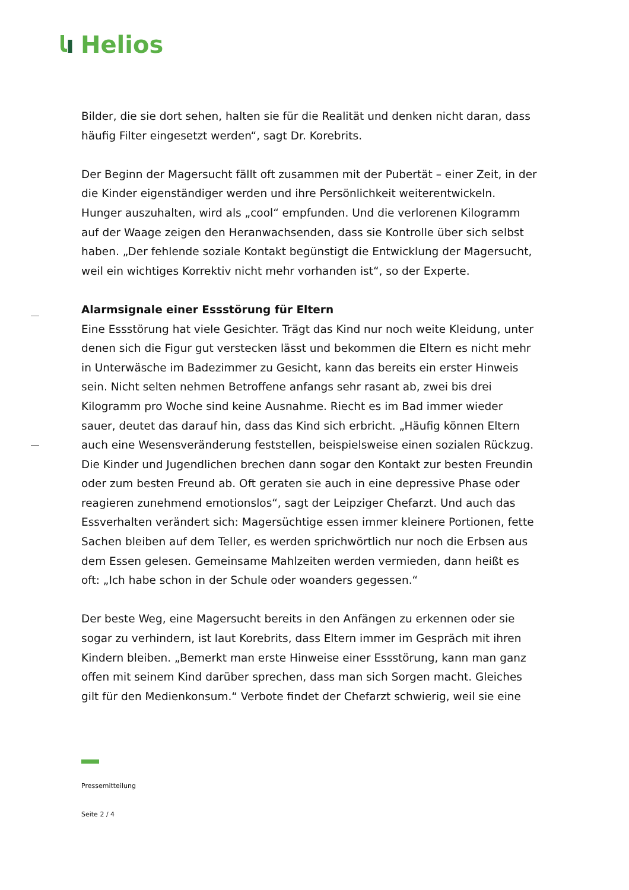Helios
Bilder, die sie dort sehen, halten sie für die Realität und denken nicht daran, dass häufig Filter eingesetzt werden“, sagt Dr. Korebrits.
Der Beginn der Magersucht fällt oft zusammen mit der Pubertät – einer Zeit, in der die Kinder eigenständiger werden und ihre Persönlichkeit weiterentwickeln. Hunger auszuhalten, wird als „cool“ empfunden. Und die verlorenen Kilogramm auf der Waage zeigen den Heranwachsenden, dass sie Kontrolle über sich selbst haben. „Der fehlende soziale Kontakt begünstigt die Entwicklung der Magersucht, weil ein wichtiges Korrektiv nicht mehr vorhanden ist“, so der Experte.
Alarmsignale einer Essstörung für Eltern
Eine Essstörung hat viele Gesichter. Trägt das Kind nur noch weite Kleidung, unter denen sich die Figur gut verstecken lässt und bekommen die Eltern es nicht mehr in Unterwäsche im Badezimmer zu Gesicht, kann das bereits ein erster Hinweis sein. Nicht selten nehmen Betroffene anfangs sehr rasant ab, zwei bis drei Kilogramm pro Woche sind keine Ausnahme. Riecht es im Bad immer wieder sauer, deutet das darauf hin, dass das Kind sich erbricht. „Häufig können Eltern auch eine Wesensveränderung feststellen, beispielsweise einen sozialen Rückzug. Die Kinder und Jugendlichen brechen dann sogar den Kontakt zur besten Freundin oder zum besten Freund ab. Oft geraten sie auch in eine depressive Phase oder reagieren zunehmend emotionslos“, sagt der Leipziger Chefarzt. Und auch das Essverhalten verändert sich: Magersüchtige essen immer kleinere Portionen, fette Sachen bleiben auf dem Teller, es werden sprichwörtlich nur noch die Erbsen aus dem Essen gelesen. Gemeinsame Mahlzeiten werden vermieden, dann heißt es oft: „Ich habe schon in der Schule oder woanders gegessen.“
Der beste Weg, eine Magersucht bereits in den Anfängen zu erkennen oder sie sogar zu verhindern, ist laut Korebrits, dass Eltern immer im Gespräch mit ihren Kindern bleiben. „Bemerkt man erste Hinweise einer Essstörung, kann man ganz offen mit seinem Kind darüber sprechen, dass man sich Sorgen macht. Gleiches gilt für den Medienkonsum.“ Verbote findet der Chefarzt schwierig, weil sie eine
Pressemitteilung
Seite 2 / 4